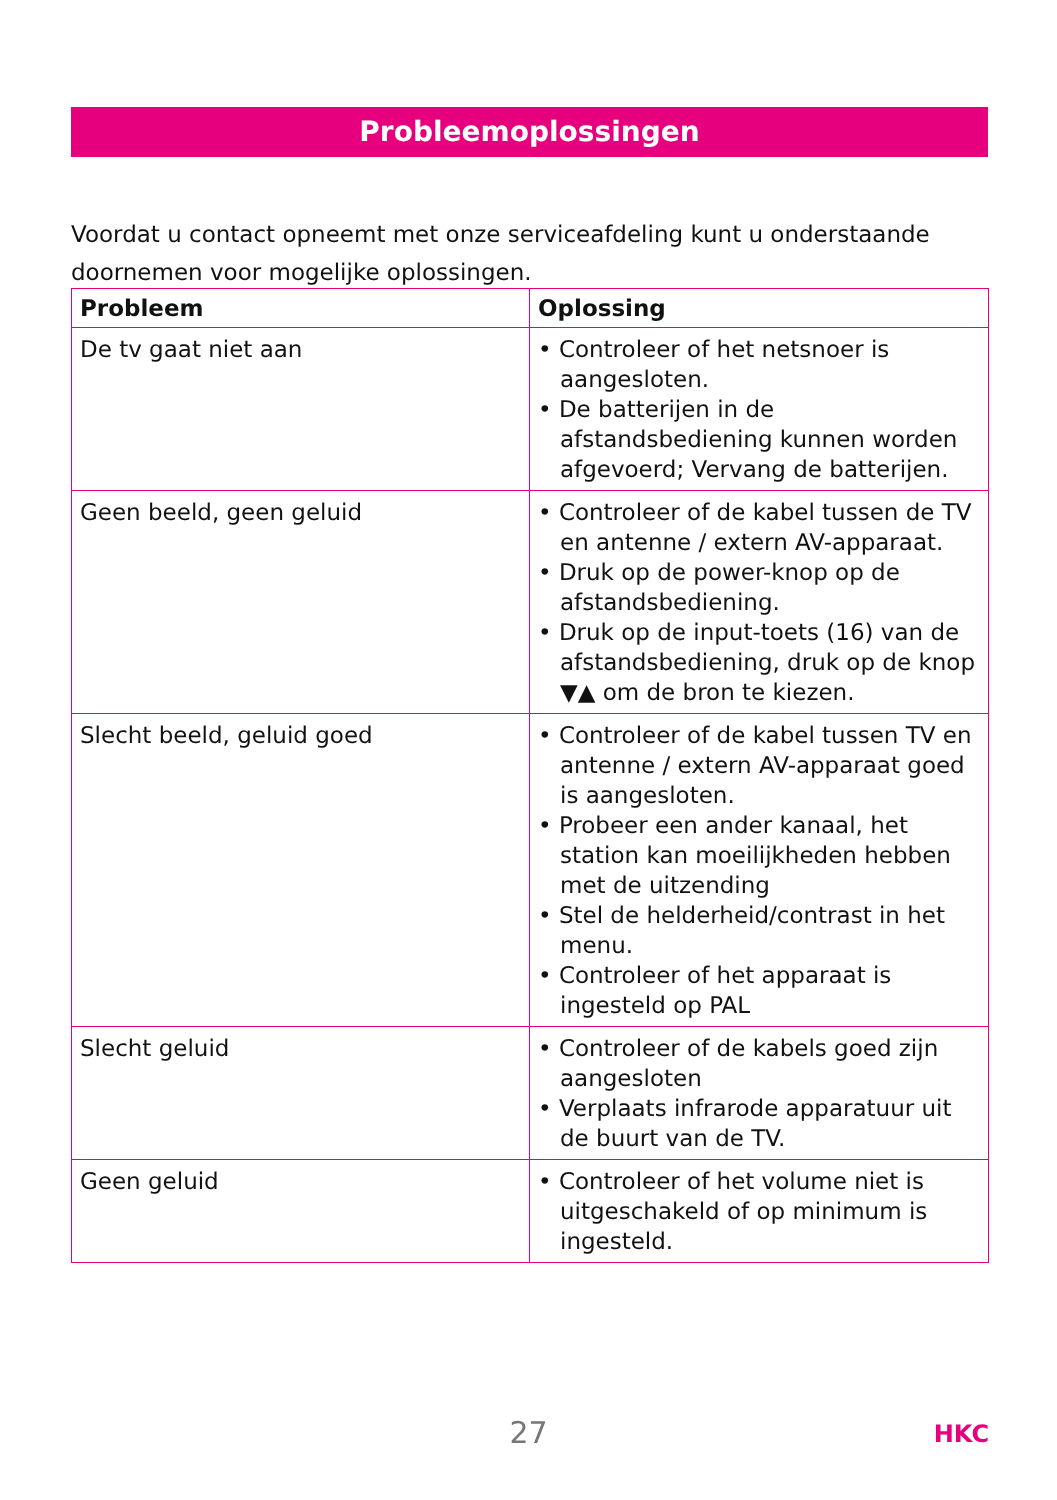Probleemoplossingen
Voordat u contact opneemt met onze serviceafdeling kunt u onderstaande doornemen voor mogelijke oplossingen.
| Probleem | Oplossing |
| --- | --- |
| De tv gaat niet aan | • Controleer of het netsnoer is aangesloten. • De batterijen in de afstandsbediening kunnen worden afgevoerd; Vervang de batterijen. |
| Geen beeld, geen geluid | • Controleer of de kabel tussen de TV en antenne / extern AV-apparaat. • Druk op de power-knop op de afstandsbediening. • Druk op de input-toets (16) van de afstandsbediening, druk op de knop ▼▲ om de bron te kiezen. |
| Slecht beeld, geluid goed | • Controleer of de kabel tussen TV en antenne / extern AV-apparaat goed is aangesloten. • Probeer een ander kanaal, het station kan moeilijkheden hebben met de uitzending • Stel de helderheid/contrast in het menu. • Controleer of het apparaat is ingesteld op PAL |
| Slecht geluid | • Controleer of de kabels goed zijn aangesloten • Verplaats infrarode apparatuur uit de buurt van de TV. |
| Geen geluid | • Controleer of het volume niet is uitgeschakeld of op minimum is ingesteld. |
27 HKC